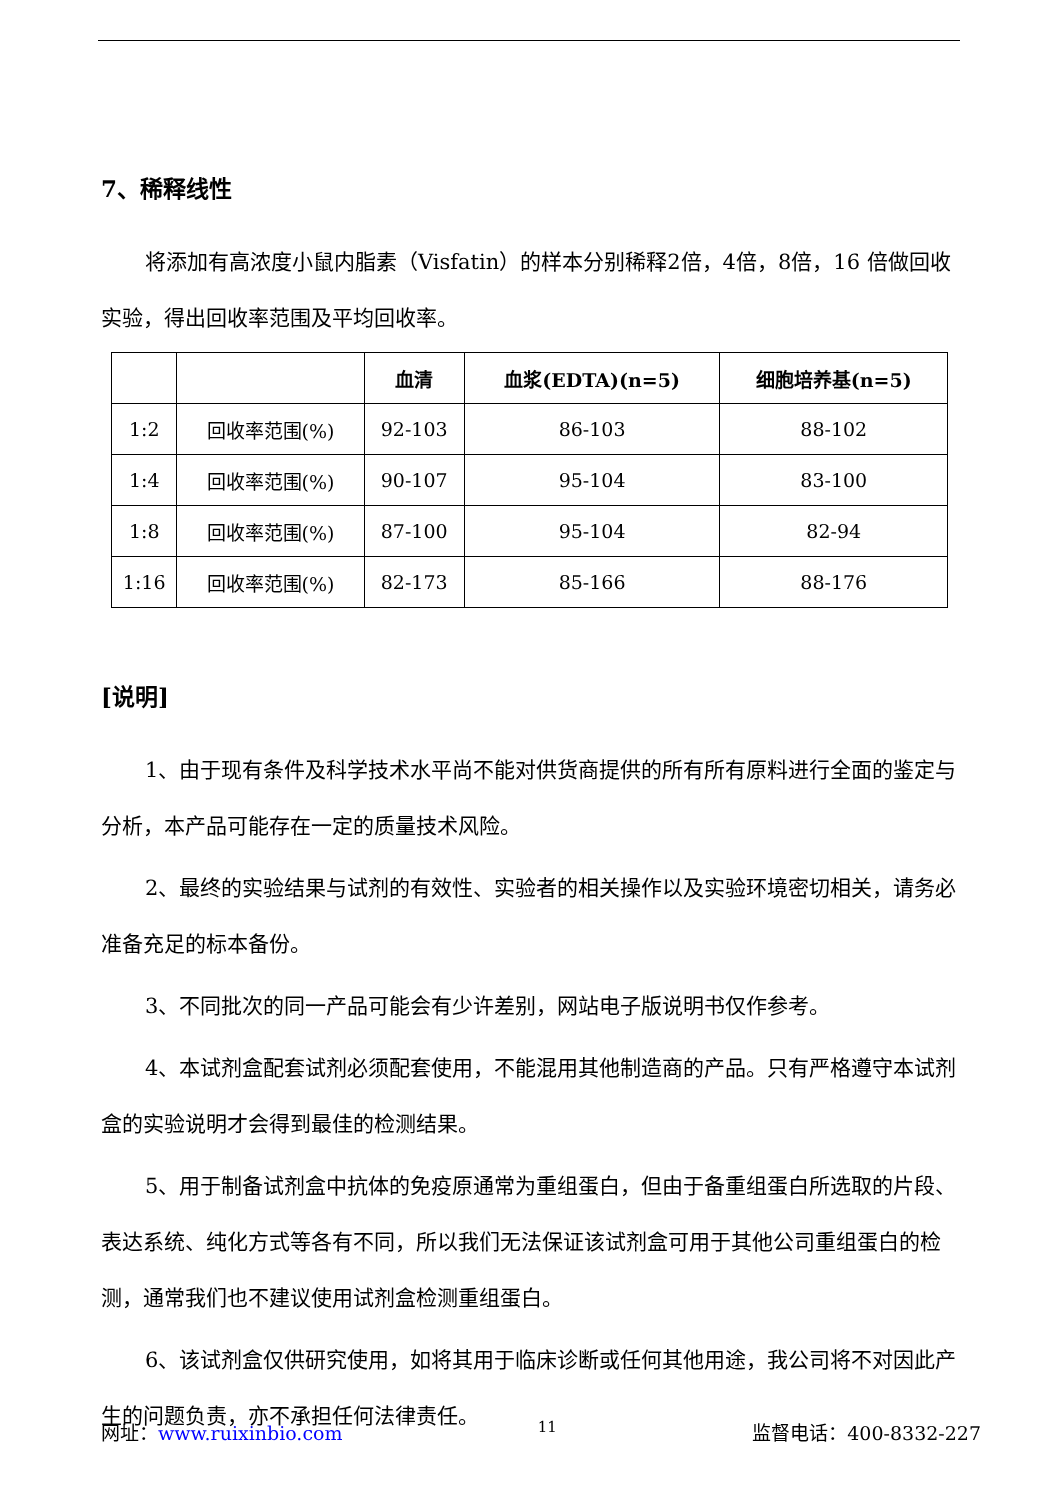7、稀释线性
将添加有高浓度小鼠内脂素（Visfatin）的样本分别稀释2倍，4倍，8倍，16 倍做回收实验，得出回收率范围及平均回收率。
| | | 血清 | 血浆(EDTA)(n=5) | 细胞培养基(n=5) |
| --- | --- | --- | --- | --- |
| 1:2 | 回收率范围(%) | 92-103 | 86-103 | 88-102 |
| 1:4 | 回收率范围(%) | 90-107 | 95-104 | 83-100 |
| 1:8 | 回收率范围(%) | 87-100 | 95-104 | 82-94 |
| 1:16 | 回收率范围(%) | 82-173 | 85-166 | 88-176 |
[说明]
1、由于现有条件及科学技术水平尚不能对供货商提供的所有所有原料进行全面的鉴定与分析，本产品可能存在一定的质量技术风险。
2、最终的实验结果与试剂的有效性、实验者的相关操作以及实验环境密切相关，请务必准备充足的标本备份。
3、不同批次的同一产品可能会有少许差别，网站电子版说明书仅作参考。
4、本试剂盒配套试剂必须配套使用，不能混用其他制造商的产品。只有严格遵守本试剂盒的实验说明才会得到最佳的检测结果。
5、用于制备试剂盒中抗体的免疫原通常为重组蛋白，但由于备重组蛋白所选取的片段、表达系统、纯化方式等各有不同，所以我们无法保证该试剂盒可用于其他公司重组蛋白的检测，通常我们也不建议使用试剂盒检测重组蛋白。
6、该试剂盒仅供研究使用，如将其用于临床诊断或任何其他用途，我公司将不对因此产生的问题负责，亦不承担任何法律责任。
网址：www.ruixinbio.com 11 监督电话：400-8332-227